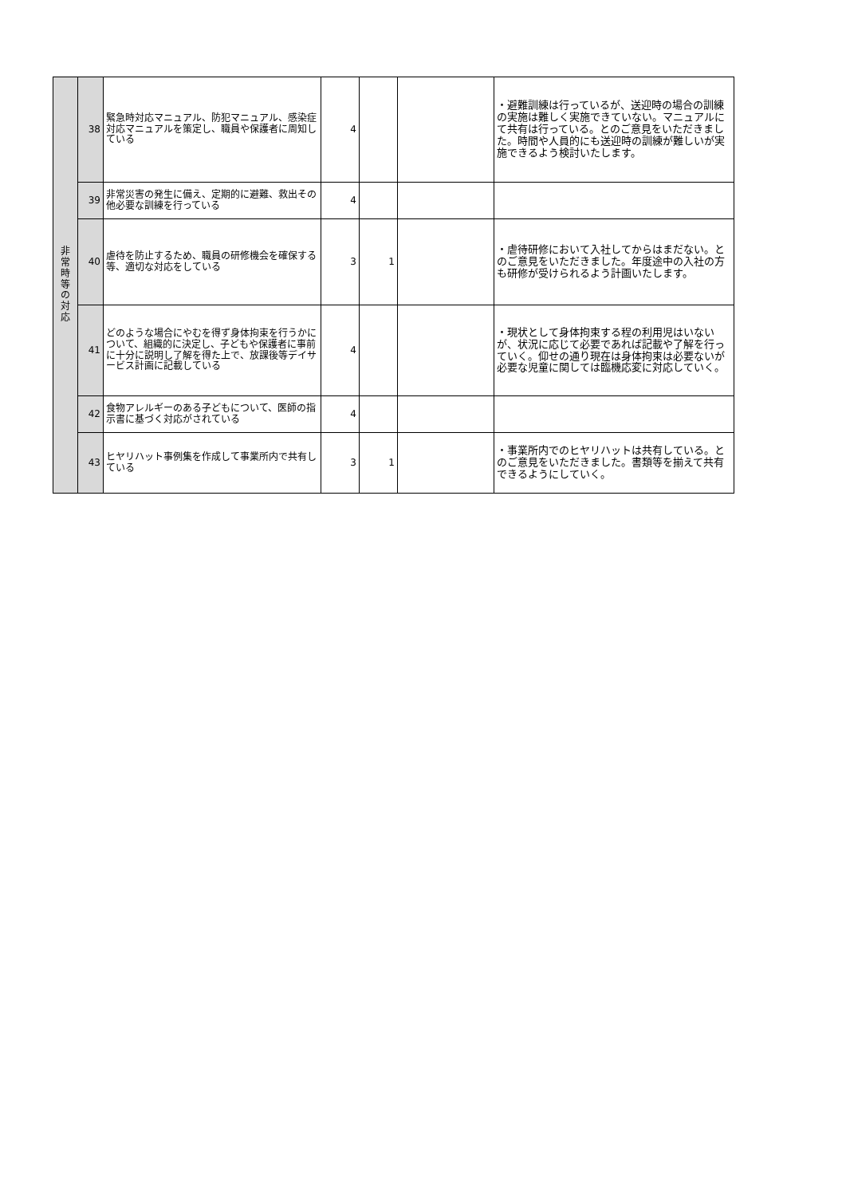| 非 常 時 等 の 対 応 | 38 | 緊急時対応マニュアル、防犯マニュアル、感染症対応マニュアルを策定し、職員や保護者に周知している | 4 | | | ・避難訓練は行っているが、送迎時の場合の訓練の実施は難しく実施できていない。マニュアルにて共有は行っている。とのご意見をいただきました。時間や人員的にも送迎時の訓練が難しいが実施できるよう検討いたします。 |
| | 39 | 非常災害の発生に備え、定期的に避難、救出その他必要な訓練を行っている | 4 | | | |
| | 40 | 虐待を防止するため、職員の研修機会を確保する等、適切な対応をしている | 3 | 1 | | ・虐待研修において入社してからはまだない。とのご意見をいただきました。年度途中の入社の方も研修が受けられるよう計画いたします。 |
| | 41 | どのような場合にやむを得ず身体拘束を行うかについて、組織的に決定し、子どもや保護者に事前に十分に説明し了解を得た上で、放課後等デイサービス計画に記載している | 4 | | | ・現状として身体拘束する程の利用児はいないが、状況に応じて必要であれば記載や了解を行っていく。仰せの通り現在は身体拘束は必要ないが必要な児童に関しては臨機応変に対応していく。 |
| | 42 | 食物アレルギーのある子どもについて、医師の指示書に基づく対応がされている | 4 | | | |
| | 43 | ヒヤリハット事例集を作成して事業所内で共有している | 3 | 1 | | ・事業所内でのヒヤリハットは共有している。とのご意見をいただきました。書類等を揃えて共有できるようにしていく。 |